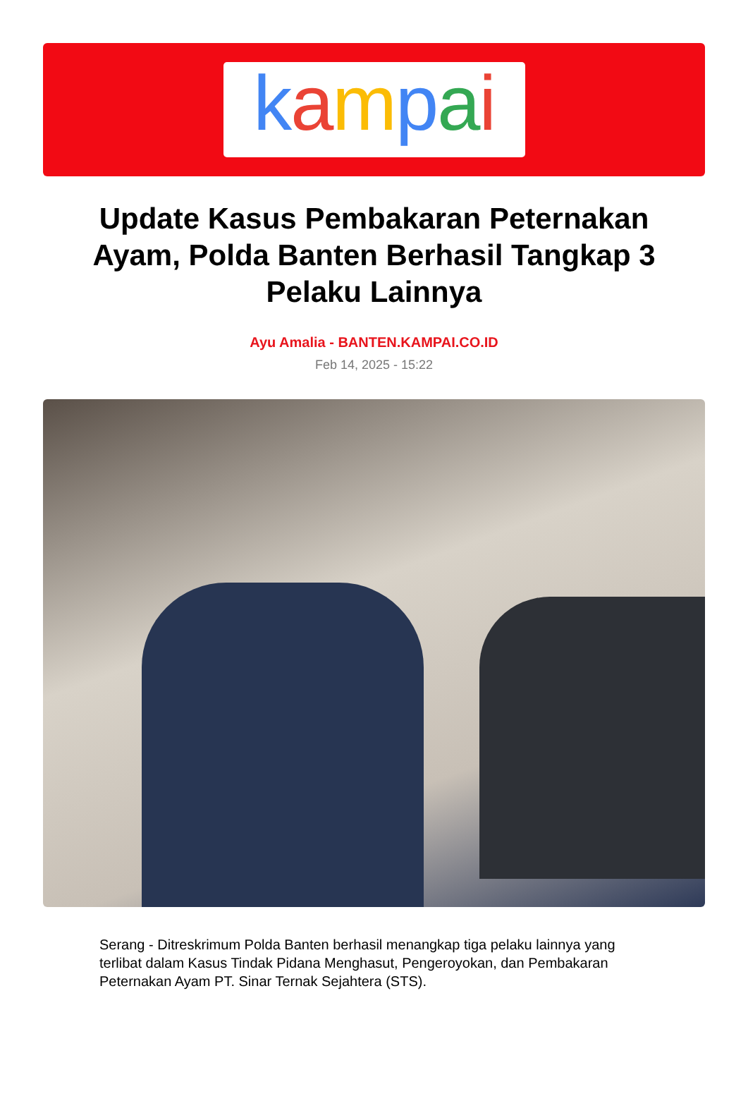kampai
Update Kasus Pembakaran Peternakan Ayam, Polda Banten Berhasil Tangkap 3 Pelaku Lainnya
Ayu Amalia - BANTEN.KAMPAI.CO.ID
Feb 14, 2025 - 15:22
Serang - Ditreskrimum Polda Banten berhasil menangkap tiga pelaku lainnya yang terlibat dalam Kasus Tindak Pidana Menghasut, Pengeroyokan, dan Pembakaran Peternakan Ayam PT. Sinar Ternak Sejahtera (STS).